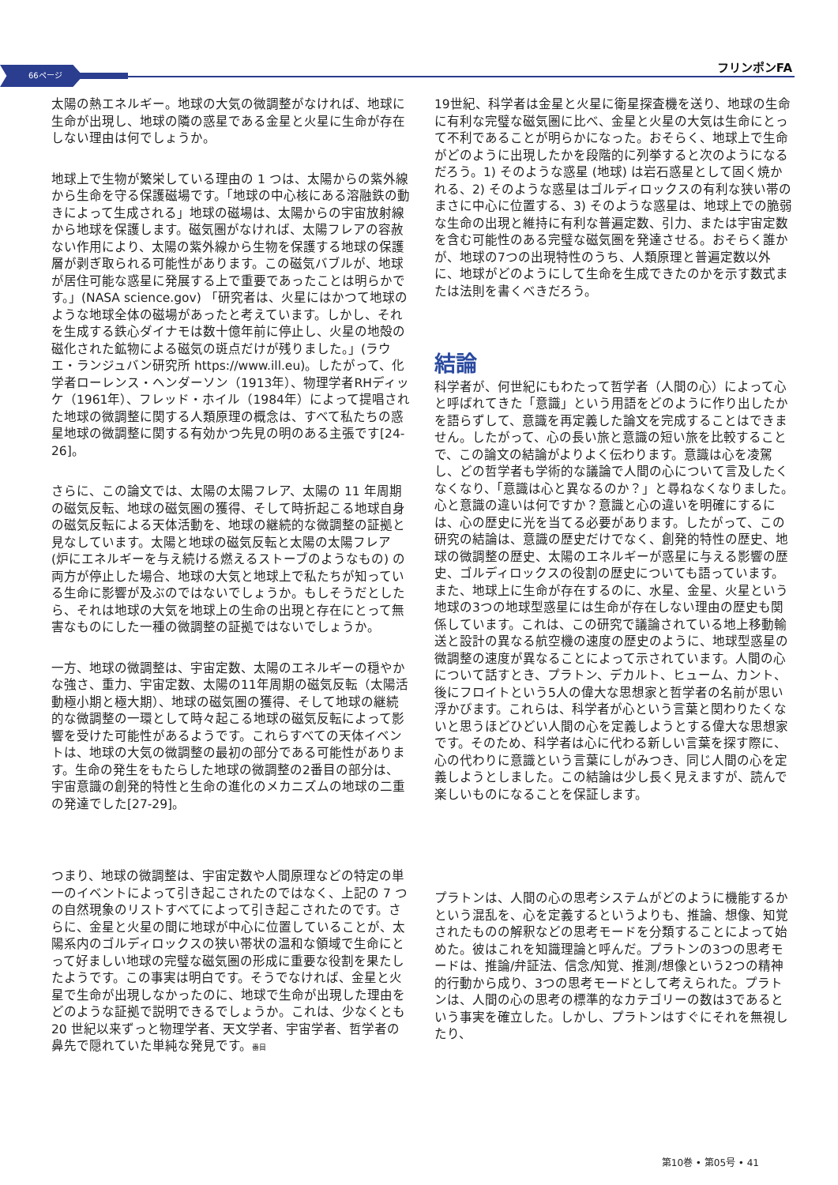66ページ フリンポンFA
太陽の熱エネルギー。地球の大気の微調整がなければ、地球に生命が出現し、地球の隣の惑星である金星と火星に生命が存在しない理由は何でしょうか。
地球上で生物が繁栄している理由の 1 つは、太陽からの紫外線から生命を守る保護磁場です。「地球の中心核にある溶融鉄の動きによって生成される」地球の磁場は、太陽からの宇宙放射線から地球を保護します。磁気圏がなければ、太陽フレアの容赦ない作用により、太陽の紫外線から生物を保護する地球の保護層が剥ぎ取られる可能性があります。この磁気バブルが、地球が居住可能な惑星に発展する上で重要であったことは明らかです。」(NASA science.gov) 「研究者は、火星にはかつて地球のような地球全体の磁場があったと考えています。しかし、それを生成する鉄心ダイナモは数十億年前に停止し、火星の地殻の磁化された鉱物による磁気の斑点だけが残りました。」(ラウエ・ランジュバン研究所 https://www.ill.eu)。したがって、化学者ローレンス・ヘンダーソン（1913年）、物理学者RHディッケ（1961年）、フレッド・ホイル（1984年）によって提唱された地球の微調整に関する人類原理の概念は、すべて私たちの惑星地球の微調整に関する有効かつ先見の明のある主張です[24-26]。
さらに、この論文では、太陽の太陽フレア、太陽の 11 年周期の磁気反転、地球の磁気圏の獲得、そして時折起こる地球自身の磁気反転による天体活動を、地球の継続的な微調整の証拠と見なしています。太陽と地球の磁気反転と太陽の太陽フレア (炉にエネルギーを与え続ける燃えるストーブのようなもの) の両方が停止した場合、地球の大気と地球上で私たちが知っている生命に影響が及ぶのではないでしょうか。もしそうだとしたら、それは地球の大気を地球上の生命の出現と存在にとって無害なものにした一種の微調整の証拠ではないでしょうか。
一方、地球の微調整は、宇宙定数、太陽のエネルギーの穏やかな強さ、重力、宇宙定数、太陽の11年周期の磁気反転（太陽活動極小期と極大期）、地球の磁気圏の獲得、そして地球の継続的な微調整の一環として時々起こる地球の磁気反転によって影響を受けた可能性があるようです。これらすべての天体イベントは、地球の大気の微調整の最初の部分である可能性があります。生命の発生をもたらした地球の微調整の2番目の部分は、宇宙意識の創発的特性と生命の進化のメカニズムの地球の二重の発達でした[27-29]。
つまり、地球の微調整は、宇宙定数や人間原理などの特定の単一のイベントによって引き起こされたのではなく、上記の 7 つの自然現象のリストすべてによって引き起こされたのです。さらに、金星と火星の間に地球が中心に位置していることが、太陽系内のゴルディロックスの狭い帯状の温和な領域で生命にとって好ましい地球の完璧な磁気圏の形成に重要な役割を果たしたようです。この事実は明白です。そうでなければ、金星と火星で生命が出現しなかったのに、地球で生命が出現した理由をどのような証拠で説明できるでしょうか。これは、少なくとも 20 世紀以来ずっと物理学者、天文学者、宇宙学者、哲学者の鼻先で隠れていた単純な発見です。番目
19世紀、科学者は金星と火星に衛星探査機を送り、地球の生命に有利な完璧な磁気圏に比べ、金星と火星の大気は生命にとって不利であることが明らかになった。おそらく、地球上で生命がどのように出現したかを段階的に列挙すると次のようになるだろう。1) そのような惑星 (地球) は岩石惑星として固く焼かれる、2) そのような惑星はゴルディロックスの有利な狭い帯のまさに中心に位置する、3) そのような惑星は、地球上での脆弱な生命の出現と維持に有利な普遍定数、引力、または宇宙定数を含む可能性のある完璧な磁気圏を発達させる。おそらく誰かが、地球の7つの出現特性のうち、人類原理と普遍定数以外に、地球がどのようにして生命を生成できたのかを示す数式または法則を書くべきだろう。
結論
科学者が、何世紀にもわたって哲学者（人間の心）によって心と呼ばれてきた「意識」という用語をどのように作り出したかを語らずして、意識を再定義した論文を完成することはできません。したがって、心の長い旅と意識の短い旅を比較することで、この論文の結論がよりよく伝わります。意識は心を凌駕し、どの哲学者も学術的な議論で人間の心について言及したくなくなり、「意識は心と異なるのか？」と尋ねなくなりました。心と意識の違いは何ですか？意識と心の違いを明確にするには、心の歴史に光を当てる必要があります。したがって、この研究の結論は、意識の歴史だけでなく、創発的特性の歴史、地球の微調整の歴史、太陽のエネルギーが惑星に与える影響の歴史、ゴルディロックスの役割の歴史についても語っています。また、地球上に生命が存在するのに、水星、金星、火星という地球の3つの地球型惑星には生命が存在しない理由の歴史も関係しています。これは、この研究で議論されている地上移動輸送と設計の異なる航空機の速度の歴史のように、地球型惑星の微調整の速度が異なることによって示されています。人間の心について話すとき、プラトン、デカルト、ヒューム、カント、後にフロイトという5人の偉大な思想家と哲学者の名前が思い浮かびます。これらは、科学者が心という言葉と関わりたくないと思うほどひどい人間の心を定義しようとする偉大な思想家です。そのため、科学者は心に代わる新しい言葉を探す際に、心の代わりに意識という言葉にしがみつき、同じ人間の心を定義しようとしました。この結論は少し長く見えますが、読んで楽しいものになることを保証します。
プラトンは、人間の心の思考システムがどのように機能するかという混乱を、心を定義するというよりも、推論、想像、知覚されたものの解釈などの思考モードを分類することによって始めた。彼はこれを知識理論と呼んだ。プラトンの3つの思考モードは、推論/弁証法、信念/知覚、推測/想像という2つの精神的行動から成り、3つの思考モードとして考えられた。プラトンは、人間の心の思考の標準的なカテゴリーの数は3であるという事実を確立した。しかし、プラトンはすぐにそれを無視したり、
第10巻 • 第05号 • 41